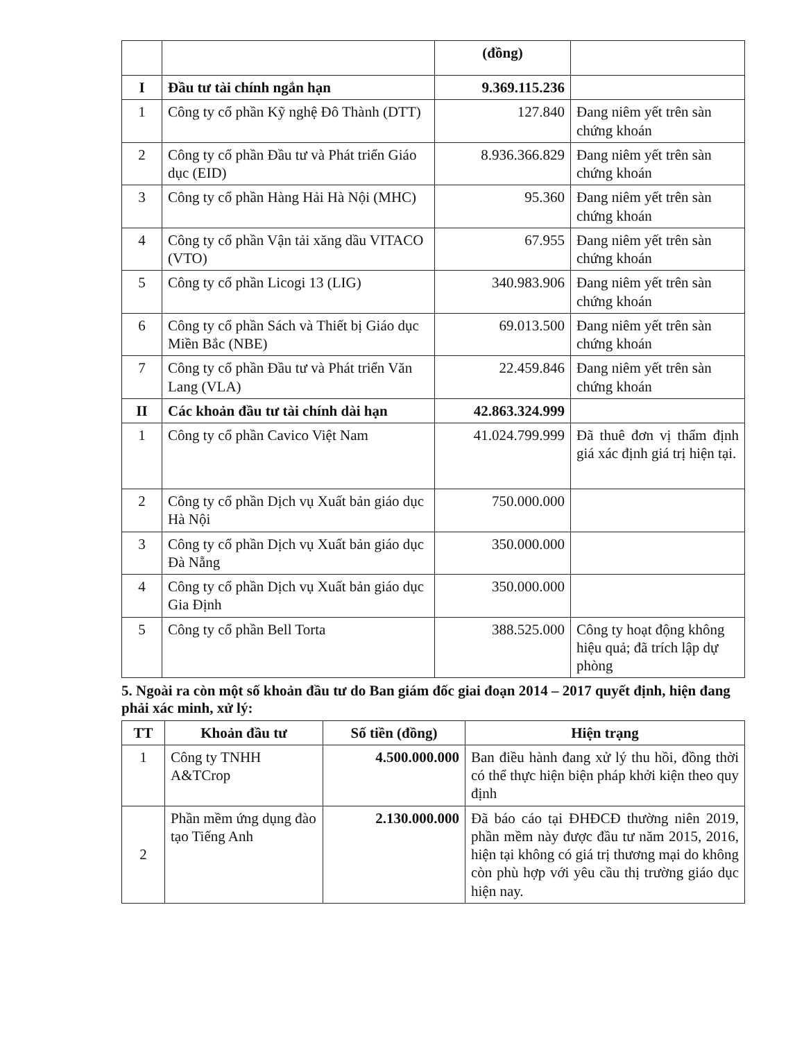| | | (đồng) | |
| I | Đầu tư tài chính ngắn hạn | 9.369.115.236 | |
| 1 | Công ty cổ phần Kỹ nghệ Đô Thành (DTT) | 127.840 | Đang niêm yết trên sàn chứng khoán |
| 2 | Công ty cổ phần Đầu tư và Phát triển Giáo dục (EID) | 8.936.366.829 | Đang niêm yết trên sàn chứng khoán |
| 3 | Công ty cổ phần Hàng Hải Hà Nội (MHC) | 95.360 | Đang niêm yết trên sàn chứng khoán |
| 4 | Công ty cổ phần Vận tải xăng dầu VITACO (VTO) | 67.955 | Đang niêm yết trên sàn chứng khoán |
| 5 | Công ty cổ phần Licogi 13 (LIG) | 340.983.906 | Đang niêm yết trên sàn chứng khoán |
| 6 | Công ty cổ phần Sách và Thiết bị Giáo dục Miền Bắc (NBE) | 69.013.500 | Đang niêm yết trên sàn chứng khoán |
| 7 | Công ty cổ phần Đầu tư và Phát triển Văn Lang (VLA) | 22.459.846 | Đang niêm yết trên sàn chứng khoán |
| II | Các khoản đầu tư tài chính dài hạn | 42.863.324.999 | |
| 1 | Công ty cổ phần Cavico Việt Nam | 41.024.799.999 | Đã thuê đơn vị thẩm định giá xác định giá trị hiện tại. |
| 2 | Công ty cổ phần Dịch vụ Xuất bản giáo dục Hà Nội | 750.000.000 | |
| 3 | Công ty cổ phần Dịch vụ Xuất bản giáo dục Đà Nẵng | 350.000.000 | |
| 4 | Công ty cổ phần Dịch vụ Xuất bản giáo dục Gia Định | 350.000.000 | |
| 5 | Công ty cổ phần Bell Torta | 388.525.000 | Công ty hoạt động không hiệu quả; đã trích lập dự phòng |
5. Ngoài ra còn một số khoản đầu tư do Ban giám đốc giai đoạn 2014 – 2017 quyết định, hiện đang phải xác minh, xử lý:
| TT | Khoản đầu tư | Số tiền (đồng) | Hiện trạng |
| --- | --- | --- | --- |
| 1 | Công ty TNHH A&TCrop | 4.500.000.000 | Ban điều hành đang xử lý thu hồi, đồng thời có thể thực hiện biện pháp khởi kiện theo quy định |
| 2 | Phần mềm ứng dụng đào tạo Tiếng Anh | 2.130.000.000 | Đã báo cáo tại ĐHĐCĐ thường niên 2019, phần mềm này được đầu tư năm 2015, 2016, hiện tại không có giá trị thương mại do không còn phù hợp với yêu cầu thị trường giáo dục hiện nay. |